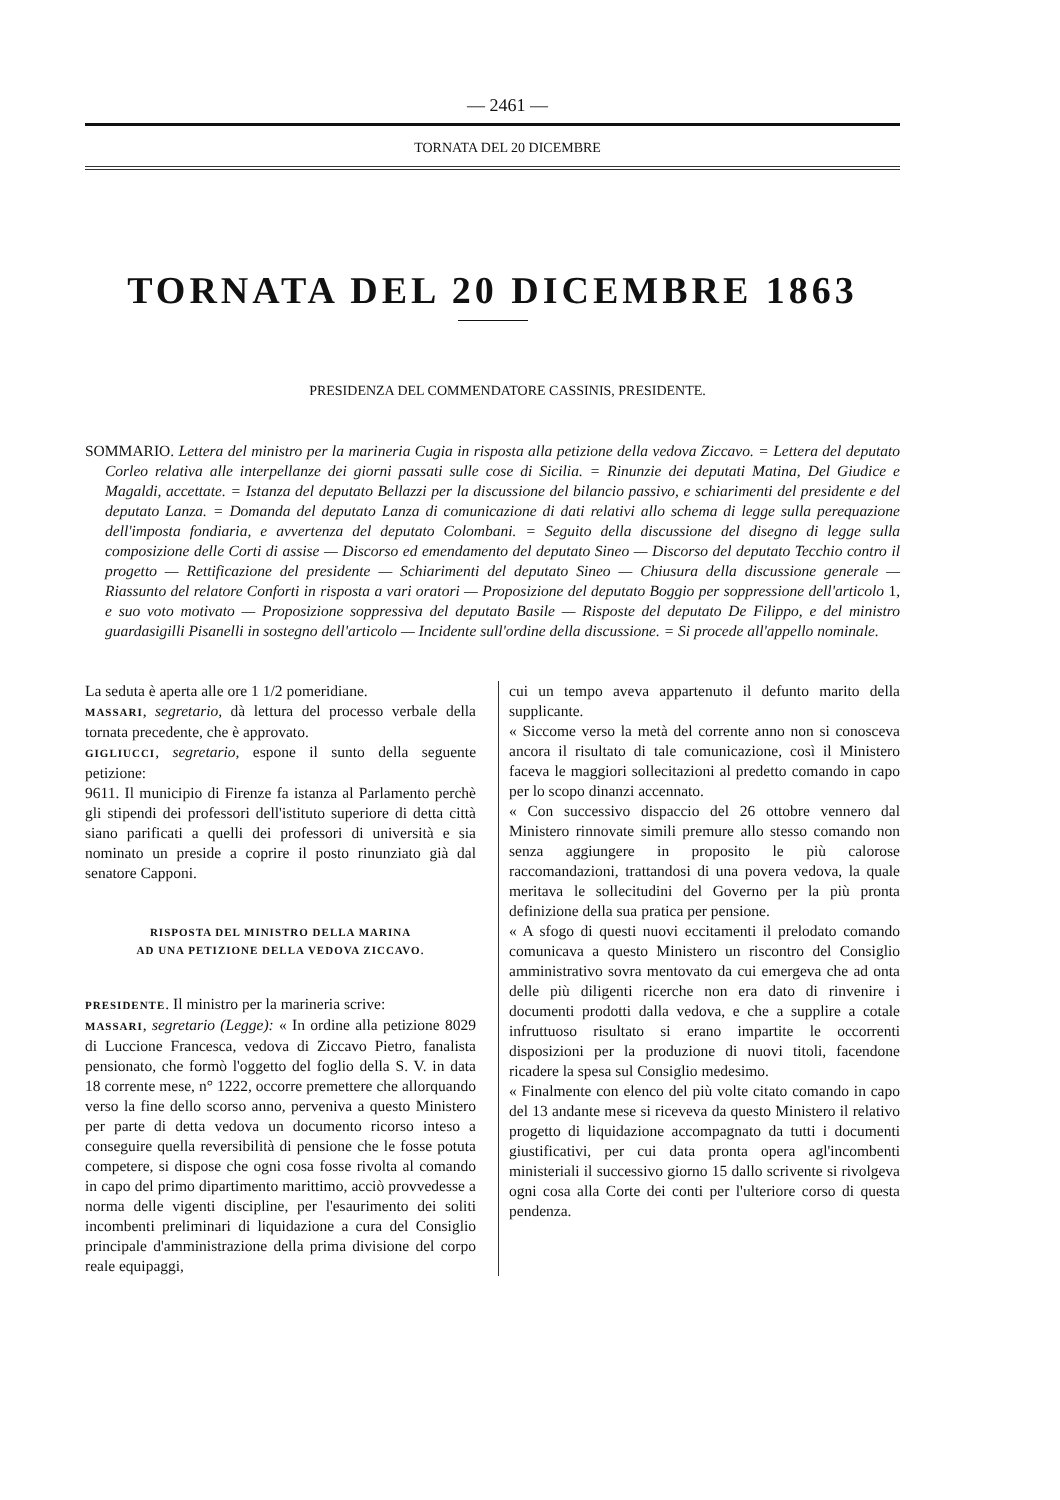— 2461 —
TORNATA DEL 20 DICEMBRE
TORNATA DEL 20 DICEMBRE 1863
PRESIDENZA DEL COMMENDATORE CASSINIS, PRESIDENTE.
SOMMARIO. Lettera del ministro per la marineria Cugia in risposta alla petizione della vedova Ziccavo. = Lettera del deputato Corleo relativa alle interpellanze dei giorni passati sulle cose di Sicilia. = Rinunzie dei deputati Matina, Del Giudice e Magaldi, accettate. = Istanza del deputato Bellazzi per la discussione del bilancio passivo, e schiarimenti del presidente e del deputato Lanza. = Domanda del deputato Lanza di comunicazione di dati relativi allo schema di legge sulla perequazione dell'imposta fondiaria, e avvertenza del deputato Colombani. = Seguito della discussione del disegno di legge sulla composizione delle Corti di assise — Discorso ed emendamento del deputato Sineo — Discorso del deputato Tecchio contro il progetto — Rettificazione del presidente — Schiarimenti del deputato Sineo — Chiusura della discussione generale — Riassunto del relatore Conforti in risposta a vari oratori — Proposizione del deputato Boggio per soppressione dell'articolo 1, e suo voto motivato — Proposizione soppressiva del deputato Basile — Risposte del deputato De Filippo, e del ministro guardasigilli Pisanelli in sostegno dell'articolo — Incidente sull'ordine della discussione. = Si procede all'appello nominale.
La seduta è aperta alle ore 1 1/2 pomeridiane.
MASSARI, segretario, dà lettura del processo verbale della tornata precedente, che è approvato.
GIGLIUCCI, segretario, espone il sunto della seguente petizione:
9611. Il municipio di Firenze fa istanza al Parlamento perchè gli stipendi dei professori dell'istituto superiore di detta città siano parificati a quelli dei professori di università e sia nominato un preside a coprire il posto rinunziato già dal senatore Capponi.
RISPOSTA DEL MINISTRO DELLA MARINA
AD UNA PETIZIONE DELLA VEDOVA ZICCAVO.
PRESIDENTE. Il ministro per la marineria scrive:
MASSARI, segretario (Legge): « In ordine alla petizione 8029 di Luccione Francesca, vedova di Ziccavo Pietro, fanalista pensionato, che formò l'oggetto del foglio della S. V. in data 18 corrente mese, n° 1222, occorre premettere che allorquando verso la fine dello scorso anno, perveniva a questo Ministero per parte di detta vedova un documento ricorso inteso a conseguire quella reversibilità di pensione che le fosse potuta competere, si dispose che ogni cosa fosse rivolta al comando in capo del primo dipartimento marittimo, acciò provvedesse a norma delle vigenti discipline, per l'esaurimento dei soliti incombenti preliminari di liquidazione a cura del Consiglio principale d'amministrazione della prima divisione del corpo reale equipaggi,
cui un tempo aveva appartenuto il defunto marito della supplicante.
« Siccome verso la metà del corrente anno non si conosceva ancora il risultato di tale comunicazione, così il Ministero faceva le maggiori sollecitazioni al predetto comando in capo per lo scopo dinanzi accennato.
« Con successivo dispaccio del 26 ottobre vennero dal Ministero rinnovate simili premure allo stesso comando non senza aggiungere in proposito le più calorose raccomandazioni, trattandosi di una povera vedova, la quale meritava le sollecitudini del Governo per la più pronta definizione della sua pratica per pensione.
« A sfogo di questi nuovi eccitamenti il prelodato comando comunicava a questo Ministero un riscontro del Consiglio amministrativo sovra mentovato da cui emergeva che ad onta delle più diligenti ricerche non era dato di rinvenire i documenti prodotti dalla vedova, e che a supplire a cotale infruttuoso risultato si erano impartite le occorrenti disposizioni per la produzione di nuovi titoli, facendone ricadere la spesa sul Consiglio medesimo.
« Finalmente con elenco del più volte citato comando in capo del 13 andante mese si riceveva da questo Ministero il relativo progetto di liquidazione accompagnato da tutti i documenti giustificativi, per cui data pronta opera agl'incombenti ministeriali il successivo giorno 15 dallo scrivente si rivolgeva ogni cosa alla Corte dei conti per l'ulteriore corso di questa pendenza.